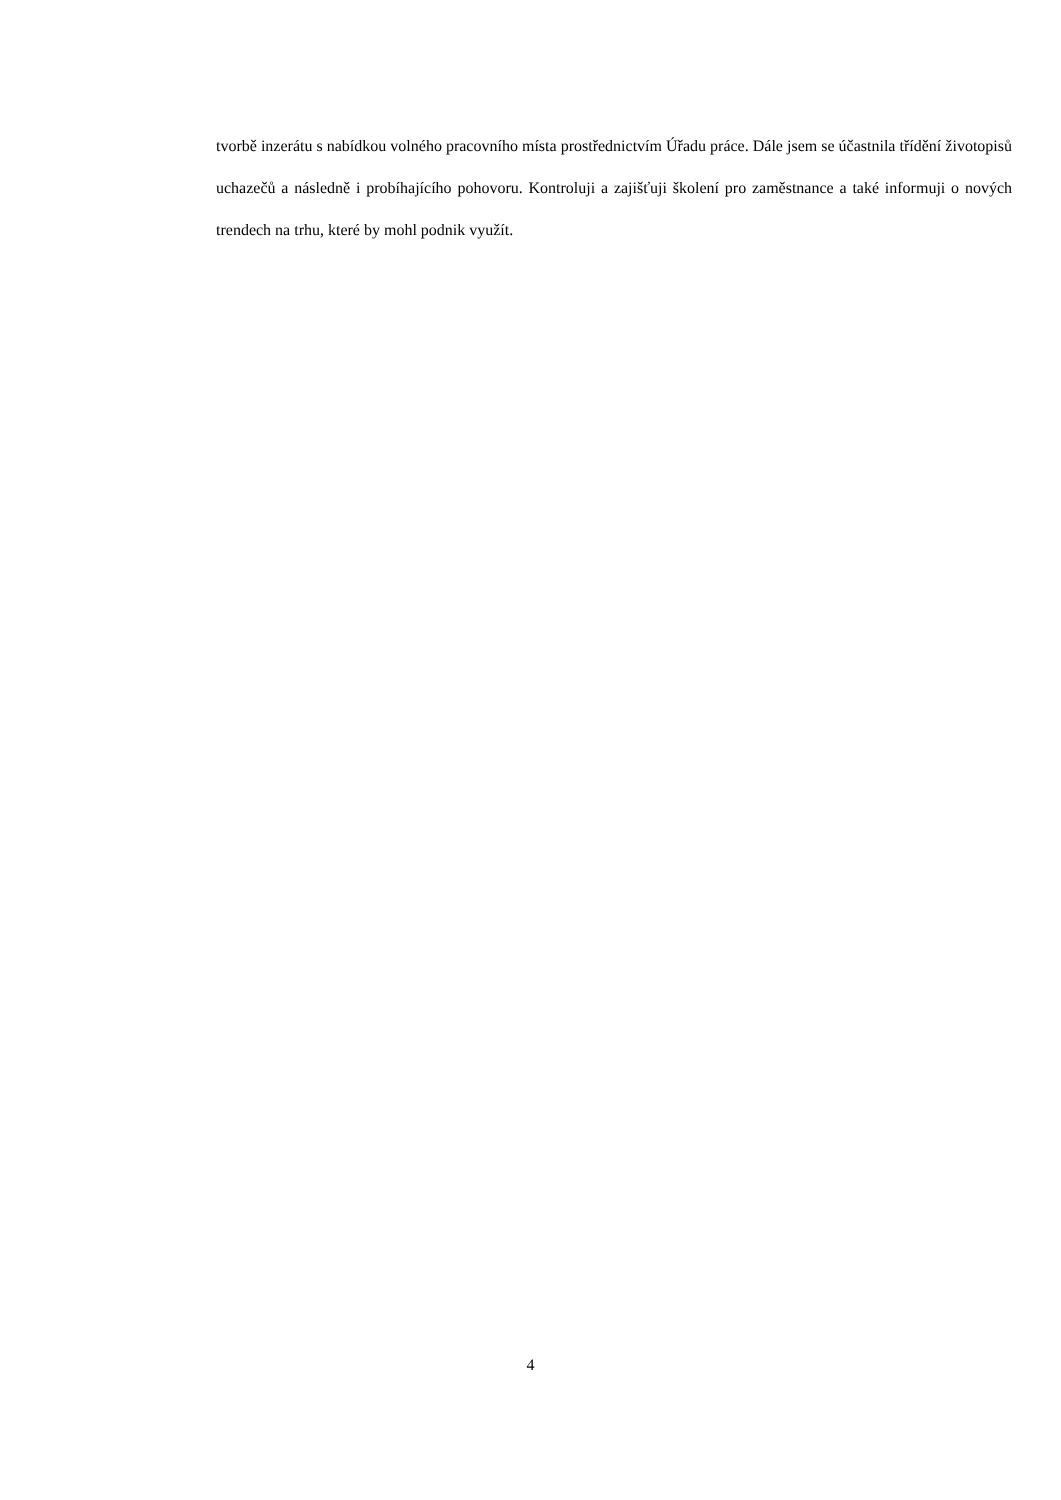tvorbě inzerátu s nabídkou volného pracovního místa prostřednictvím Úřadu práce. Dále jsem se účastnila třídění životopisů uchazečů a následně i probíhajícího pohovoru. Kontroluji a zajišťuji školení pro zaměstnance a také informuji o nových trendech na trhu, které by mohl podnik využít.
4